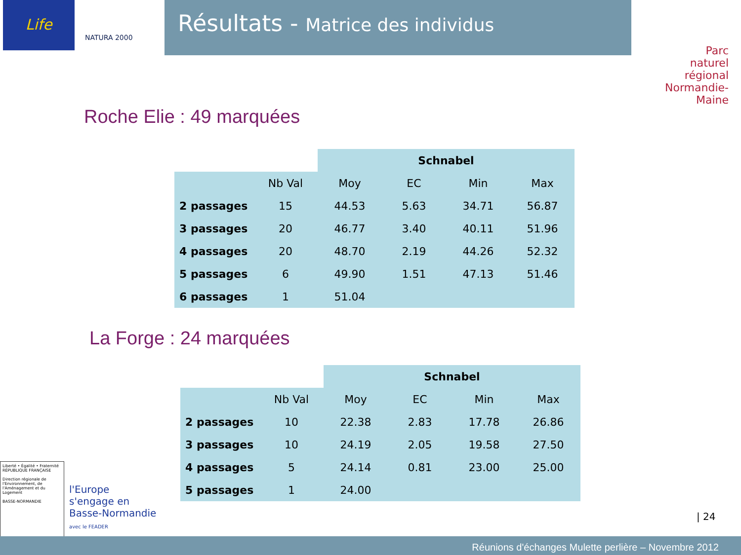Life
NATURA 2000
Résultats - Matrice des individus
Parc
naturel
régional
Normandie-Maine
Roche Elie : 49 marquées
| | | Schnabel | | | |
| --- | --- | --- | --- | --- | --- |
| | Nb Val | Moy | EC | Min | Max |
| 2 passages | 15 | 44.53 | 5.63 | 34.71 | 56.87 |
| 3 passages | 20 | 46.77 | 3.40 | 40.11 | 51.96 |
| 4 passages | 20 | 48.70 | 2.19 | 44.26 | 52.32 |
| 5 passages | 6 | 49.90 | 1.51 | 47.13 | 51.46 |
| 6 passages | 1 | 51.04 | | | |
La Forge : 24 marquées
| | | Schnabel | | | |
| --- | --- | --- | --- | --- | --- |
| | Nb Val | Moy | EC | Min | Max |
| 2 passages | 10 | 22.38 | 2.83 | 17.78 | 26.86 |
| 3 passages | 10 | 24.19 | 2.05 | 19.58 | 27.50 |
| 4 passages | 5 | 24.14 | 0.81 | 23.00 | 25.00 |
| 5 passages | 1 | 24.00 | | | |
Liberté • Égalité • Fraternité
RÉPUBLIQUE FRANÇAISE
Direction régionale de l'Environnement, de l'Aménagement et du Logement
BASSE-NORMANDIE
l'Europe
s'engage en
Basse-Normandie
avec le FEADER
| 24
Réunions d'échanges Mulette perlière – Novembre 2012